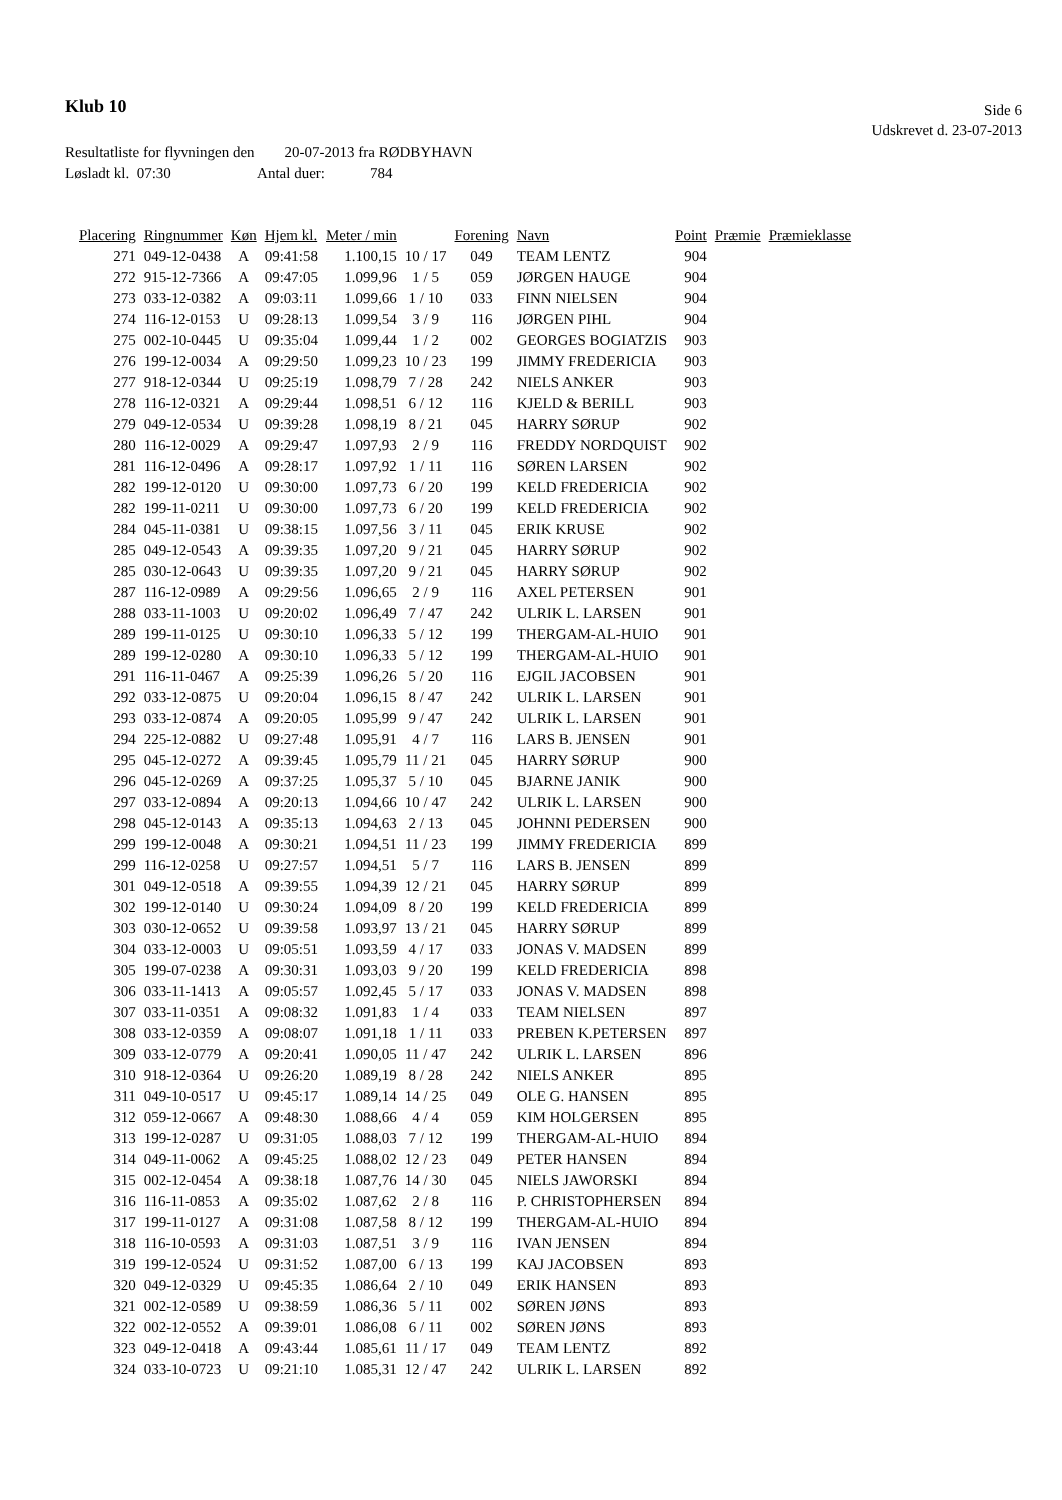Klub 10
Side 6
Udskrevet d. 23-07-2013
Resultatliste for flyvningen den 20-07-2013 fra RØDBYHAVN
Løsladt kl. 07:30 Antal duer: 784
| Placering | Ringnummer | Køn | Hjem kl. | Meter / min | | Forening | Navn | Point | Præmie | Præmieklasse |
| --- | --- | --- | --- | --- | --- | --- | --- | --- | --- | --- |
| 271 | 049-12-0438 | A | 09:41:58 | 1.100,15 | 10 / 17 | 049 | TEAM LENTZ | 904 | | |
| 272 | 915-12-7366 | A | 09:47:05 | 1.099,96 | 1 / 5 | 059 | JØRGEN HAUGE | 904 | | |
| 273 | 033-12-0382 | A | 09:03:11 | 1.099,66 | 1 / 10 | 033 | FINN NIELSEN | 904 | | |
| 274 | 116-12-0153 | U | 09:28:13 | 1.099,54 | 3 / 9 | 116 | JØRGEN PIHL | 904 | | |
| 275 | 002-10-0445 | U | 09:35:04 | 1.099,44 | 1 / 2 | 002 | GEORGES BOGIATZIS | 903 | | |
| 276 | 199-12-0034 | A | 09:29:50 | 1.099,23 | 10 / 23 | 199 | JIMMY FREDERICIA | 903 | | |
| 277 | 918-12-0344 | U | 09:25:19 | 1.098,79 | 7 / 28 | 242 | NIELS ANKER | 903 | | |
| 278 | 116-12-0321 | A | 09:29:44 | 1.098,51 | 6 / 12 | 116 | KJELD & BERILL | 903 | | |
| 279 | 049-12-0534 | U | 09:39:28 | 1.098,19 | 8 / 21 | 045 | HARRY SØRUP | 902 | | |
| 280 | 116-12-0029 | A | 09:29:47 | 1.097,93 | 2 / 9 | 116 | FREDDY NORDQUIST | 902 | | |
| 281 | 116-12-0496 | A | 09:28:17 | 1.097,92 | 1 / 11 | 116 | SØREN LARSEN | 902 | | |
| 282 | 199-12-0120 | U | 09:30:00 | 1.097,73 | 6 / 20 | 199 | KELD FREDERICIA | 902 | | |
| 282 | 199-11-0211 | U | 09:30:00 | 1.097,73 | 6 / 20 | 199 | KELD FREDERICIA | 902 | | |
| 284 | 045-11-0381 | U | 09:38:15 | 1.097,56 | 3 / 11 | 045 | ERIK KRUSE | 902 | | |
| 285 | 049-12-0543 | A | 09:39:35 | 1.097,20 | 9 / 21 | 045 | HARRY SØRUP | 902 | | |
| 285 | 030-12-0643 | U | 09:39:35 | 1.097,20 | 9 / 21 | 045 | HARRY SØRUP | 902 | | |
| 287 | 116-12-0989 | A | 09:29:56 | 1.096,65 | 2 / 9 | 116 | AXEL PETERSEN | 901 | | |
| 288 | 033-11-1003 | U | 09:20:02 | 1.096,49 | 7 / 47 | 242 | ULRIK L. LARSEN | 901 | | |
| 289 | 199-11-0125 | U | 09:30:10 | 1.096,33 | 5 / 12 | 199 | THERGAM-AL-HUIO | 901 | | |
| 289 | 199-12-0280 | A | 09:30:10 | 1.096,33 | 5 / 12 | 199 | THERGAM-AL-HUIO | 901 | | |
| 291 | 116-11-0467 | A | 09:25:39 | 1.096,26 | 5 / 20 | 116 | EJGIL JACOBSEN | 901 | | |
| 292 | 033-12-0875 | U | 09:20:04 | 1.096,15 | 8 / 47 | 242 | ULRIK L. LARSEN | 901 | | |
| 293 | 033-12-0874 | A | 09:20:05 | 1.095,99 | 9 / 47 | 242 | ULRIK L. LARSEN | 901 | | |
| 294 | 225-12-0882 | U | 09:27:48 | 1.095,91 | 4 / 7 | 116 | LARS B. JENSEN | 901 | | |
| 295 | 045-12-0272 | A | 09:39:45 | 1.095,79 | 11 / 21 | 045 | HARRY SØRUP | 900 | | |
| 296 | 045-12-0269 | A | 09:37:25 | 1.095,37 | 5 / 10 | 045 | BJARNE JANIK | 900 | | |
| 297 | 033-12-0894 | A | 09:20:13 | 1.094,66 | 10 / 47 | 242 | ULRIK L. LARSEN | 900 | | |
| 298 | 045-12-0143 | A | 09:35:13 | 1.094,63 | 2 / 13 | 045 | JOHNNI PEDERSEN | 900 | | |
| 299 | 199-12-0048 | A | 09:30:21 | 1.094,51 | 11 / 23 | 199 | JIMMY FREDERICIA | 899 | | |
| 299 | 116-12-0258 | U | 09:27:57 | 1.094,51 | 5 / 7 | 116 | LARS B. JENSEN | 899 | | |
| 301 | 049-12-0518 | A | 09:39:55 | 1.094,39 | 12 / 21 | 045 | HARRY SØRUP | 899 | | |
| 302 | 199-12-0140 | U | 09:30:24 | 1.094,09 | 8 / 20 | 199 | KELD FREDERICIA | 899 | | |
| 303 | 030-12-0652 | U | 09:39:58 | 1.093,97 | 13 / 21 | 045 | HARRY SØRUP | 899 | | |
| 304 | 033-12-0003 | U | 09:05:51 | 1.093,59 | 4 / 17 | 033 | JONAS V. MADSEN | 899 | | |
| 305 | 199-07-0238 | A | 09:30:31 | 1.093,03 | 9 / 20 | 199 | KELD FREDERICIA | 898 | | |
| 306 | 033-11-1413 | A | 09:05:57 | 1.092,45 | 5 / 17 | 033 | JONAS V. MADSEN | 898 | | |
| 307 | 033-11-0351 | A | 09:08:32 | 1.091,83 | 1 / 4 | 033 | TEAM NIELSEN | 897 | | |
| 308 | 033-12-0359 | A | 09:08:07 | 1.091,18 | 1 / 11 | 033 | PREBEN K.PETERSEN | 897 | | |
| 309 | 033-12-0779 | A | 09:20:41 | 1.090,05 | 11 / 47 | 242 | ULRIK L. LARSEN | 896 | | |
| 310 | 918-12-0364 | U | 09:26:20 | 1.089,19 | 8 / 28 | 242 | NIELS ANKER | 895 | | |
| 311 | 049-10-0517 | U | 09:45:17 | 1.089,14 | 14 / 25 | 049 | OLE G. HANSEN | 895 | | |
| 312 | 059-12-0667 | A | 09:48:30 | 1.088,66 | 4 / 4 | 059 | KIM HOLGERSEN | 895 | | |
| 313 | 199-12-0287 | U | 09:31:05 | 1.088,03 | 7 / 12 | 199 | THERGAM-AL-HUIO | 894 | | |
| 314 | 049-11-0062 | A | 09:45:25 | 1.088,02 | 12 / 23 | 049 | PETER HANSEN | 894 | | |
| 315 | 002-12-0454 | A | 09:38:18 | 1.087,76 | 14 / 30 | 045 | NIELS JAWORSKI | 894 | | |
| 316 | 116-11-0853 | A | 09:35:02 | 1.087,62 | 2 / 8 | 116 | P. CHRISTOPHERSEN | 894 | | |
| 317 | 199-11-0127 | A | 09:31:08 | 1.087,58 | 8 / 12 | 199 | THERGAM-AL-HUIO | 894 | | |
| 318 | 116-10-0593 | A | 09:31:03 | 1.087,51 | 3 / 9 | 116 | IVAN JENSEN | 894 | | |
| 319 | 199-12-0524 | U | 09:31:52 | 1.087,00 | 6 / 13 | 199 | KAJ JACOBSEN | 893 | | |
| 320 | 049-12-0329 | U | 09:45:35 | 1.086,64 | 2 / 10 | 049 | ERIK HANSEN | 893 | | |
| 321 | 002-12-0589 | U | 09:38:59 | 1.086,36 | 5 / 11 | 002 | SØREN JØNS | 893 | | |
| 322 | 002-12-0552 | A | 09:39:01 | 1.086,08 | 6 / 11 | 002 | SØREN JØNS | 893 | | |
| 323 | 049-12-0418 | A | 09:43:44 | 1.085,61 | 11 / 17 | 049 | TEAM LENTZ | 892 | | |
| 324 | 033-10-0723 | U | 09:21:10 | 1.085,31 | 12 / 47 | 242 | ULRIK L. LARSEN | 892 | | |